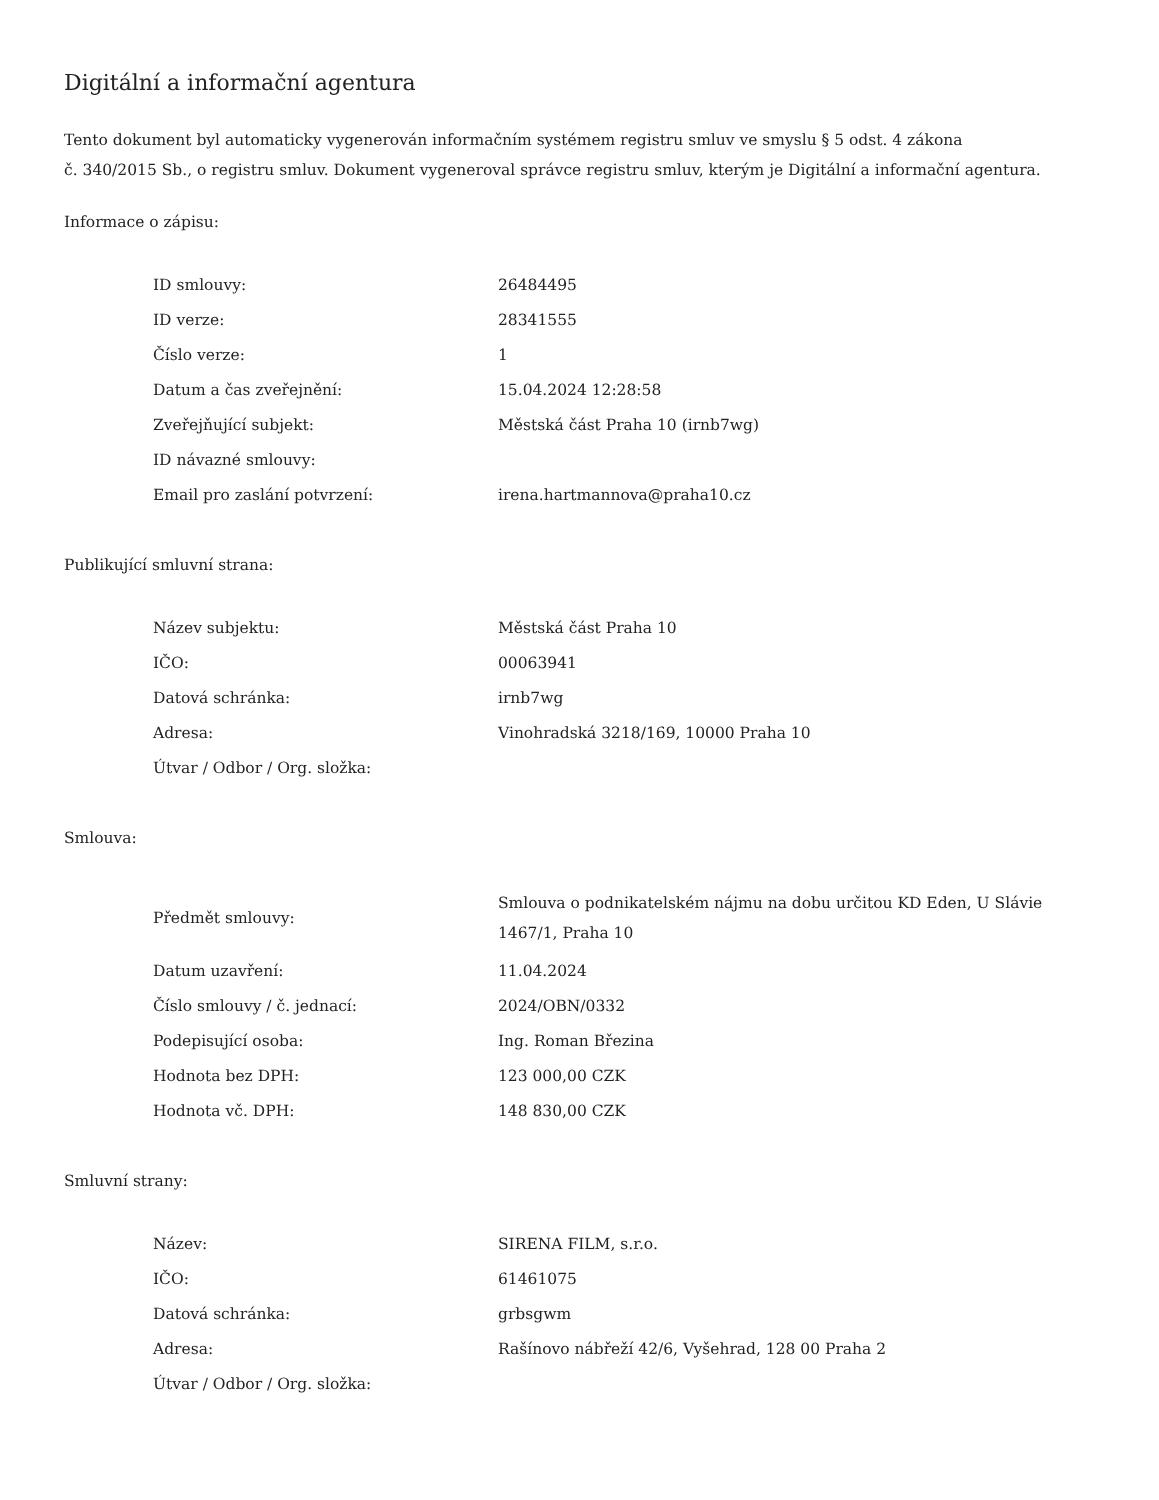Digitální a informační agentura
Tento dokument byl automaticky vygenerován informačním systémem registru smluv ve smyslu § 5 odst. 4 zákona
č. 340/2015 Sb., o registru smluv. Dokument vygeneroval správce registru smluv, kterým je Digitální a informační agentura.
Informace o zápisu:
| ID smlouvy: | 26484495 |
| ID verze: | 28341555 |
| Číslo verze: | 1 |
| Datum a čas zveřejnění: | 15.04.2024 12:28:58 |
| Zveřejňující subjekt: | Městská část Praha 10 (irnb7wg) |
| ID návazné smlouvy: | |
| Email pro zaslání potvrzení: | irena.hartmannova@praha10.cz |
Publikující smluvní strana:
| Název subjektu: | Městská část Praha 10 |
| IČO: | 00063941 |
| Datová schránka: | irnb7wg |
| Adresa: | Vinohradská 3218/169, 10000 Praha 10 |
| Útvar / Odbor / Org. složka: | |
Smlouva:
| Předmět smlouvy: | Smlouva o podnikatelském nájmu na dobu určitou KD Eden, U Slávie 1467/1, Praha 10 |
| Datum uzavření: | 11.04.2024 |
| Číslo smlouvy / č. jednací: | 2024/OBN/0332 |
| Podepisující osoba: | Ing. Roman Březina |
| Hodnota bez DPH: | 123 000,00 CZK |
| Hodnota vč. DPH: | 148 830,00 CZK |
Smluvní strany:
| Název: | SIRENA FILM, s.r.o. |
| IČO: | 61461075 |
| Datová schránka: | grbsgwm |
| Adresa: | Rašínovo nábřeží 42/6, Vyšehrad, 128 00 Praha 2 |
| Útvar / Odbor / Org. složka: | |